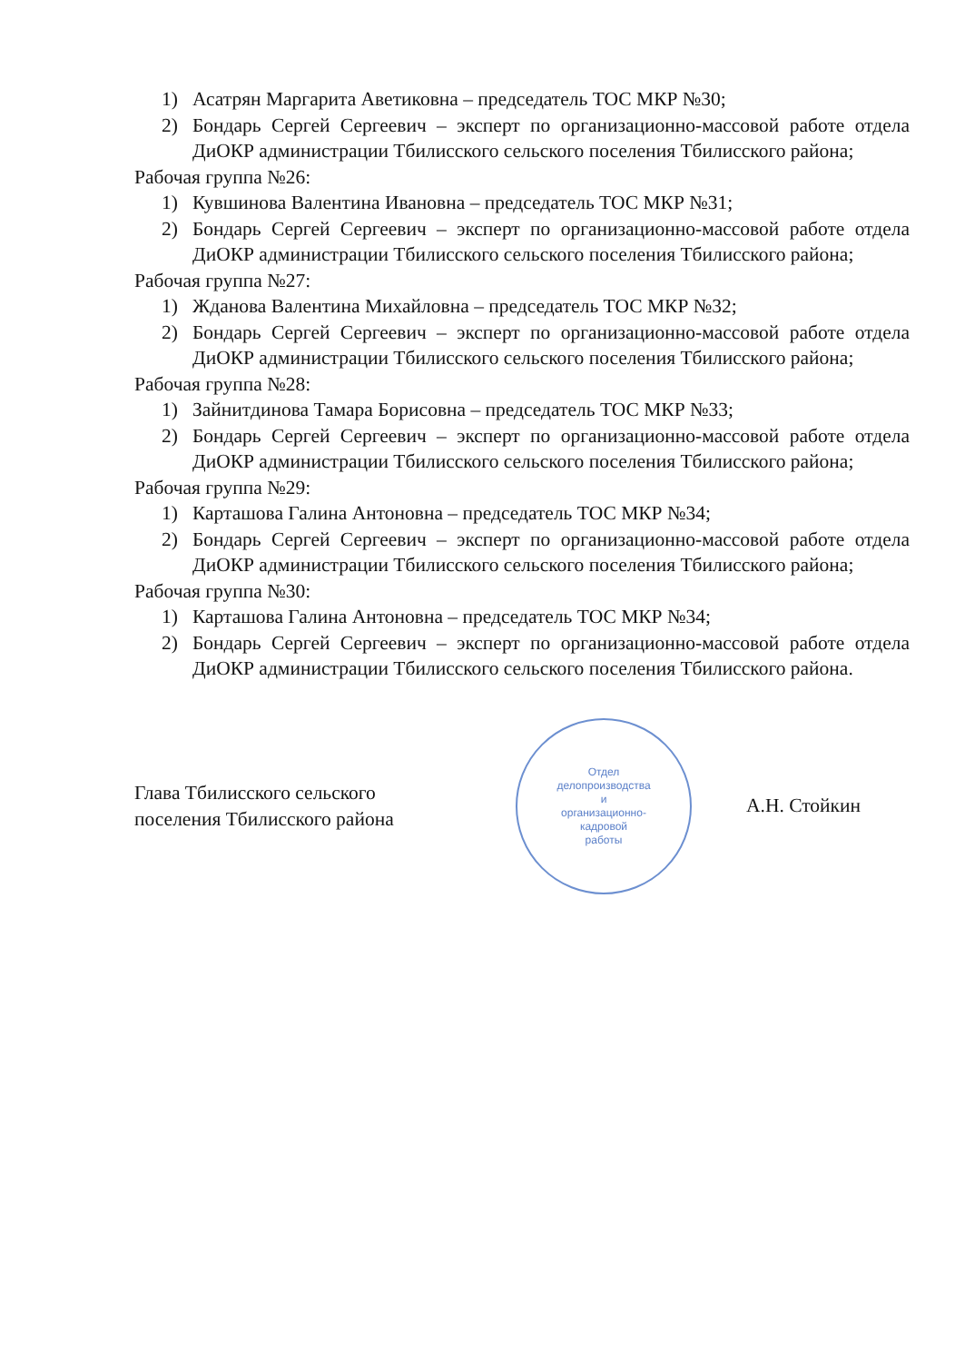1) Асатрян Маргарита Аветиковна – председатель ТОС МКР №30;
2) Бондарь Сергей Сергеевич – эксперт по организационно-массовой работе отдела ДиОКР администрации Тбилисского сельского поселения Тбилисского района;
Рабочая группа №26:
1) Кувшинова Валентина Ивановна – председатель ТОС МКР №31;
2) Бондарь Сергей Сергеевич – эксперт по организационно-массовой работе отдела ДиОКР администрации Тбилисского сельского поселения Тбилисского района;
Рабочая группа №27:
1) Жданова Валентина Михайловна – председатель ТОС МКР №32;
2) Бондарь Сергей Сергеевич – эксперт по организационно-массовой работе отдела ДиОКР администрации Тбилисского сельского поселения Тбилисского района;
Рабочая группа №28:
1) Зайнитдинова Тамара Борисовна – председатель ТОС МКР №33;
2) Бондарь Сергей Сергеевич – эксперт по организационно-массовой работе отдела ДиОКР администрации Тбилисского сельского поселения Тбилисского района;
Рабочая группа №29:
1) Карташова Галина Антоновна – председатель ТОС МКР №34;
2) Бондарь Сергей Сергеевич – эксперт по организационно-массовой работе отдела ДиОКР администрации Тбилисского сельского поселения Тбилисского района;
Рабочая группа №30:
1) Карташова Галина Антоновна – председатель ТОС МКР №34;
2) Бондарь Сергей Сергеевич – эксперт по организационно-массовой работе отдела ДиОКР администрации Тбилисского сельского поселения Тбилисского района.
Глава Тбилисского сельского
поселения Тбилисского района
Отдел
делопроизводства
и
организационно-
кадровой
работы
А.Н. Стойкин